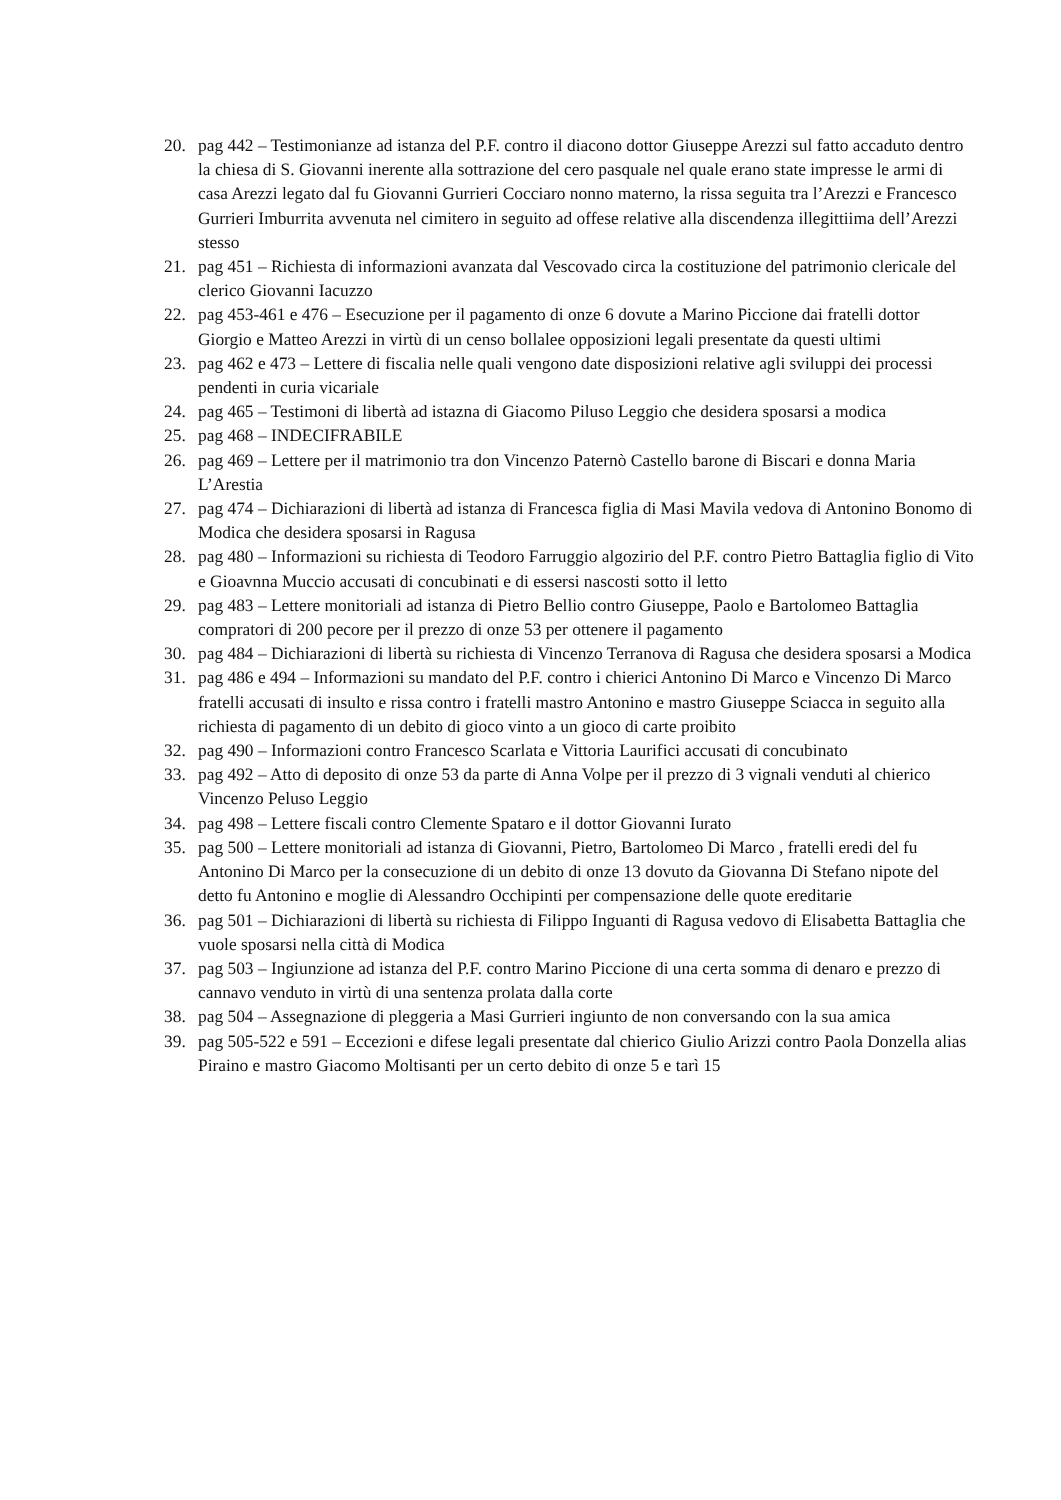20. pag 442 – Testimonianze ad istanza del P.F. contro il diacono dottor Giuseppe Arezzi sul fatto accaduto dentro la chiesa di S. Giovanni inerente alla sottrazione del cero pasquale nel quale erano state impresse le armi di casa Arezzi legato dal fu Giovanni Gurrieri Cocciaro nonno materno, la rissa seguita tra l’Arezzi e Francesco Gurrieri Imburrita avvenuta nel cimitero in seguito ad offese relative alla discendenza illegittiima dell’Arezzi stesso
21. pag 451 – Richiesta di informazioni avanzata dal Vescovado circa la costituzione del patrimonio clericale del clerico Giovanni Iacuzzo
22. pag 453-461 e 476 – Esecuzione per il pagamento di onze 6 dovute a Marino Piccione dai fratelli dottor Giorgio e Matteo Arezzi in virtù di un censo bollalee opposizioni legali presentate da questi ultimi
23. pag 462 e 473 – Lettere di fiscalia nelle quali vengono date disposizioni relative agli sviluppi dei processi pendenti in curia vicariale
24. pag 465 – Testimoni di libertà ad istazna di Giacomo Piluso Leggio che desidera sposarsi a modica
25. pag 468 – INDECIFRABILE
26. pag 469 – Lettere per il matrimonio tra don Vincenzo Paternò Castello barone di Biscari e donna Maria L’Arestia
27. pag 474 – Dichiarazioni di libertà ad istanza di Francesca figlia di Masi Mavila vedova di Antonino Bonomo di Modica che desidera sposarsi in Ragusa
28. pag 480 – Informazioni su richiesta di Teodoro Farruggio algozirio del P.F. contro Pietro Battaglia figlio di Vito e Gioavnna Muccio accusati di concubinati e di essersi nascosti sotto il letto
29. pag 483 – Lettere monitoriali ad istanza di Pietro Bellio contro Giuseppe, Paolo e Bartolomeo Battaglia compratori di 200 pecore per il prezzo di onze 53 per ottenere il pagamento
30. pag 484 – Dichiarazioni di libertà su richiesta di Vincenzo Terranova di Ragusa che desidera sposarsi a Modica
31. pag 486 e 494 – Informazioni su mandato del P.F. contro i chierici Antonino Di Marco e Vincenzo Di Marco fratelli accusati di insulto e rissa contro i fratelli mastro Antonino e mastro Giuseppe Sciacca in seguito alla richiesta di pagamento di un debito di gioco vinto a un gioco di carte proibito
32. pag 490 – Informazioni contro Francesco Scarlata e Vittoria Laurifici accusati di concubinato
33. pag 492 – Atto di deposito di onze 53 da parte di Anna Volpe per il prezzo di 3 vignali venduti al chierico Vincenzo Peluso Leggio
34. pag 498 – Lettere fiscali contro Clemente Spataro e il dottor Giovanni Iurato
35. pag 500 – Lettere monitoriali ad istanza di Giovanni, Pietro, Bartolomeo Di Marco , fratelli eredi del fu Antonino Di Marco per la consecuzione di un debito di onze 13 dovuto da Giovanna Di Stefano nipote del detto fu Antonino e moglie di Alessandro Occhipinti per compensazione delle quote ereditarie
36. pag 501 – Dichiarazioni di libertà su richiesta di Filippo Inguanti di Ragusa vedovo di Elisabetta Battaglia che vuole sposarsi nella città di Modica
37. pag 503 – Ingiunzione ad istanza del P.F. contro Marino Piccione di una certa somma di denaro e prezzo di cannavo venduto in virtù di una sentenza prolata dalla corte
38. pag 504 – Assegnazione di pleggeria a Masi Gurrieri ingiunto de non conversando con la sua amica
39. pag 505-522 e 591 – Eccezioni e difese legali presentate dal chierico Giulio Arizzi contro Paola Donzella alias Piraino e mastro Giacomo Moltisanti per un certo debito di onze 5 e tarì 15